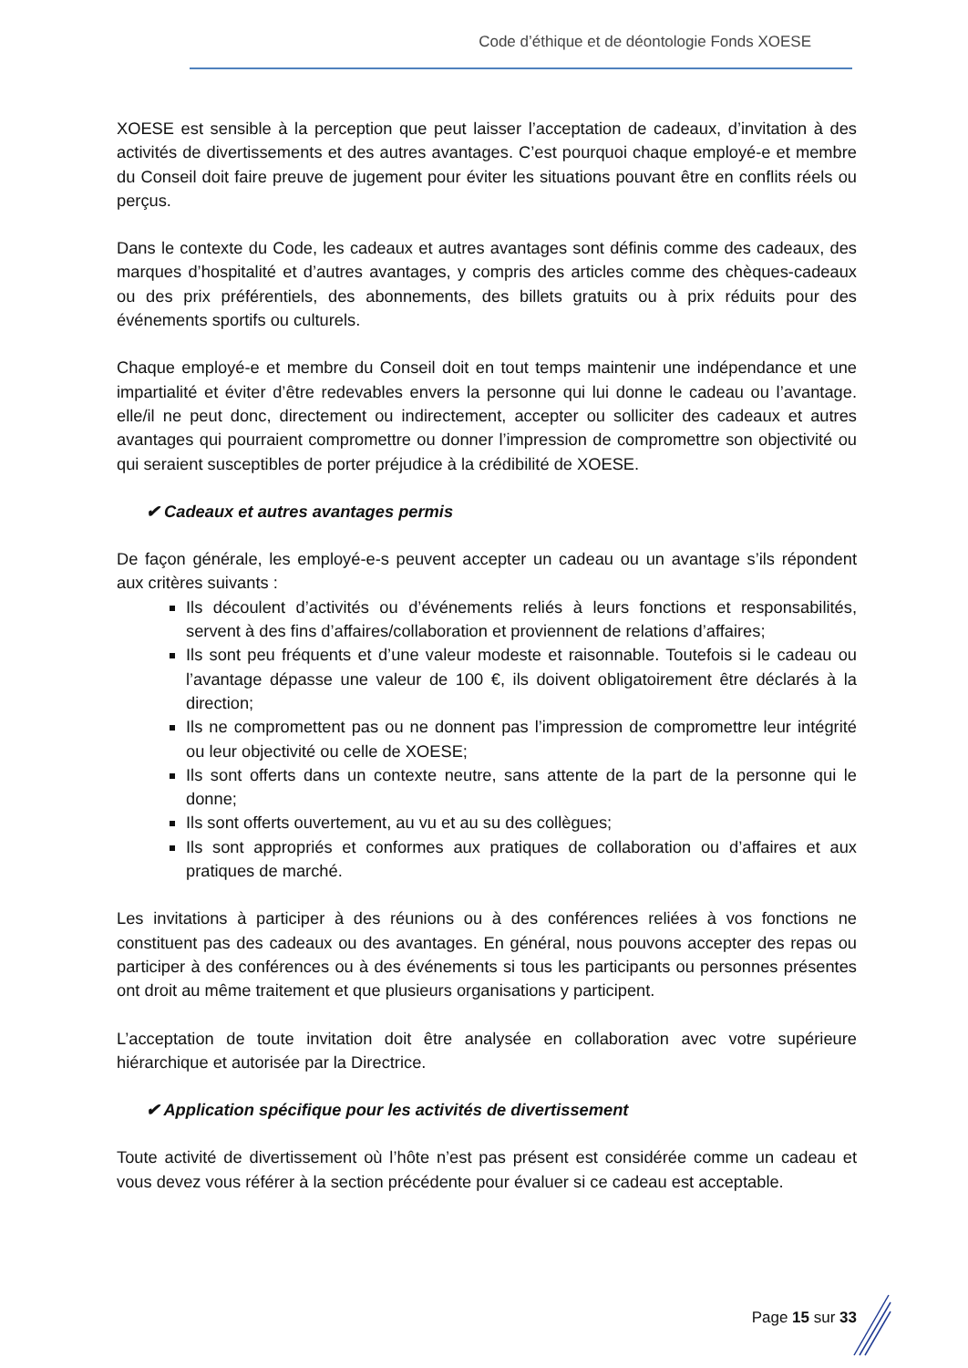Code d’éthique et de déontologie Fonds XOESE
XOESE est sensible à la perception que peut laisser l’acceptation de cadeaux, d’invitation à des activités de divertissements et des autres avantages. C’est pourquoi chaque employé-e et membre du Conseil doit faire preuve de jugement pour éviter les situations pouvant être en conflits réels ou perçus.
Dans le contexte du Code, les cadeaux et autres avantages sont définis comme des cadeaux, des marques d’hospitalité et d’autres avantages, y compris des articles comme des chèques-cadeaux ou des prix préférentiels, des abonnements, des billets gratuits ou à prix réduits pour des événements sportifs ou culturels.
Chaque employé-e et membre du Conseil doit en tout temps maintenir une indépendance et une impartialité et éviter d’être redevables envers la personne qui lui donne le cadeau ou l’avantage. elle/il ne peut donc, directement ou indirectement, accepter ou solliciter des cadeaux et autres avantages qui pourraient compromettre ou donner l’impression de compromettre son objectivité ou qui seraient susceptibles de porter préjudice à la crédibilité de XOESE.
✔ Cadeaux et autres avantages permis
De façon générale, les employé-e-s peuvent accepter un cadeau ou un avantage s’ils répondent aux critères suivants :
Ils découlent d’activités ou d’événements reliés à leurs fonctions et responsabilités, servent à des fins d’affaires/collaboration et proviennent de relations d’affaires;
Ils sont peu fréquents et d’une valeur modeste et raisonnable. Toutefois si le cadeau ou l’avantage dépasse une valeur de 100 €, ils doivent obligatoirement être déclarés à la direction;
Ils ne compromettent pas ou ne donnent pas l’impression de compromettre leur intégrité ou leur objectivité ou celle de XOESE;
Ils sont offerts dans un contexte neutre, sans attente de la part de la personne qui le donne;
Ils sont offerts ouvertement, au vu et au su des collègues;
Ils sont appropriés et conformes aux pratiques de collaboration ou d’affaires et aux pratiques de marché.
Les invitations à participer à des réunions ou à des conférences reliées à vos fonctions ne constituent pas des cadeaux ou des avantages. En général, nous pouvons accepter des repas ou participer à des conférences ou à des événements si tous les participants ou personnes présentes ont droit au même traitement et que plusieurs organisations y participent.
L’acceptation de toute invitation doit être analysée en collaboration avec votre supérieure hiérarchique et autorisée par la Directrice.
✔ Application spécifique pour les activités de divertissement
Toute activité de divertissement où l’hôte n’est pas présent est considérée comme un cadeau et vous devez vous référer à la section précédente pour évaluer si ce cadeau est acceptable.
Page 15 sur 33